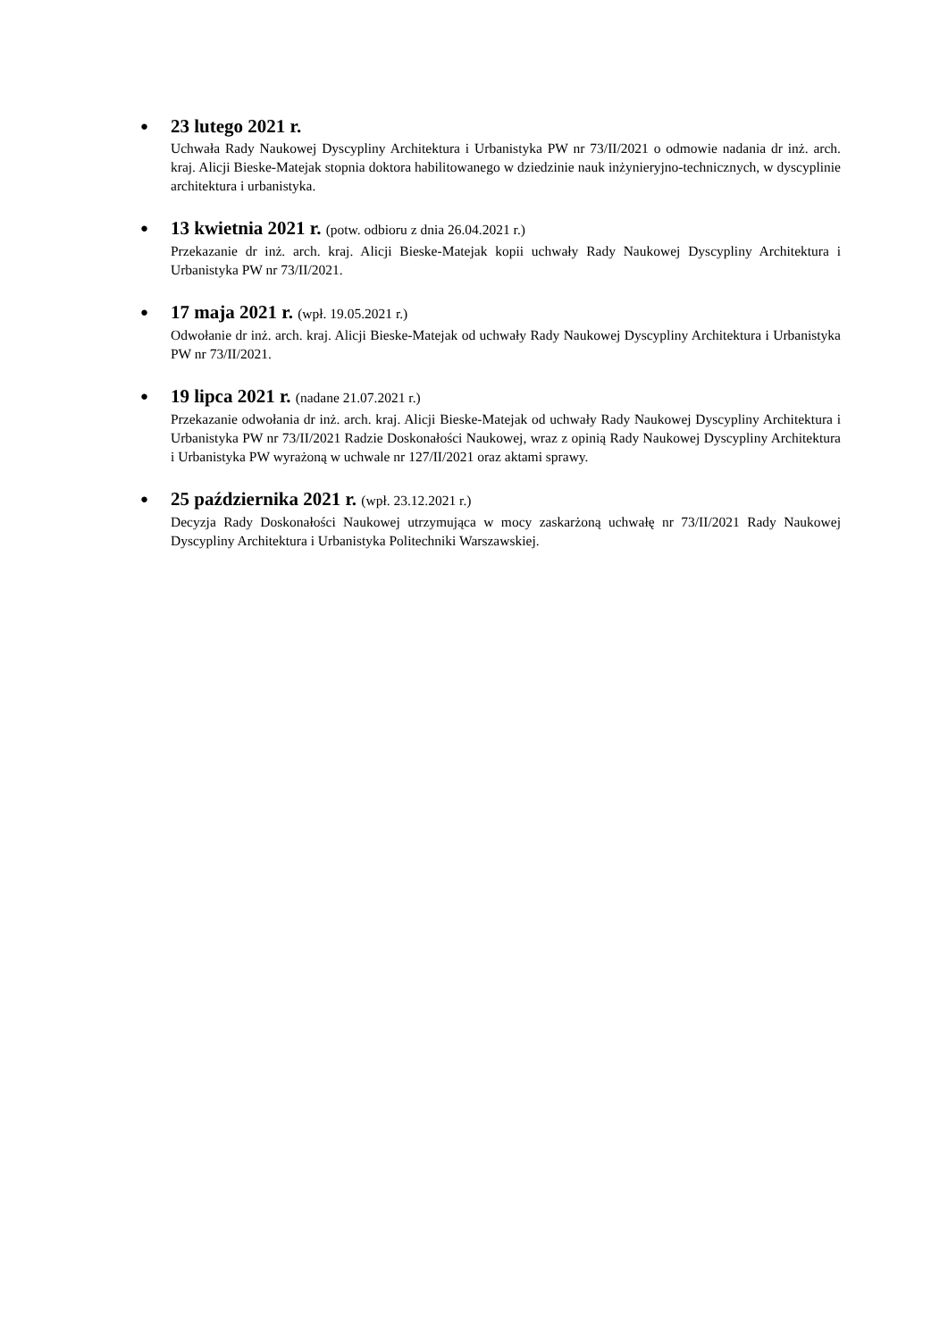●
23 lutego 2021 r.
Uchwała Rady Naukowej Dyscypliny Architektura i Urbanistyka PW nr 73/II/2021 o odmowie nadania dr inż. arch. kraj. Alicji Bieske-Matejak stopnia doktora habilitowanego w dziedzinie nauk inżynieryjno-technicznych, w dyscyplinie architektura i urbanistyka.
●
13 kwietnia 2021 r. (potw. odbioru z dnia 26.04.2021 r.)
Przekazanie dr inż. arch. kraj. Alicji Bieske-Matejak kopii uchwały Rady Naukowej Dyscypliny Architektura i Urbanistyka PW nr 73/II/2021.
●
17 maja 2021 r. (wpł. 19.05.2021 r.)
Odwołanie dr inż. arch. kraj. Alicji Bieske-Matejak od uchwały Rady Naukowej Dyscypliny Architektura i Urbanistyka PW nr 73/II/2021.
●
19 lipca 2021 r. (nadane 21.07.2021 r.)
Przekazanie odwołania dr inż. arch. kraj. Alicji Bieske-Matejak od uchwały Rady Naukowej Dyscypliny Architektura i Urbanistyka PW nr 73/II/2021 Radzie Doskonałości Naukowej, wraz z opinią Rady Naukowej Dyscypliny Architektura i Urbanistyka PW wyrażoną w uchwale nr 127/II/2021 oraz aktami sprawy.
●
25 października 2021 r. (wpł. 23.12.2021 r.)
Decyzja Rady Doskonałości Naukowej utrzymująca w mocy zaskarżoną uchwałę nr 73/II/2021 Rady Naukowej Dyscypliny Architektura i Urbanistyka Politechniki Warszawskiej.